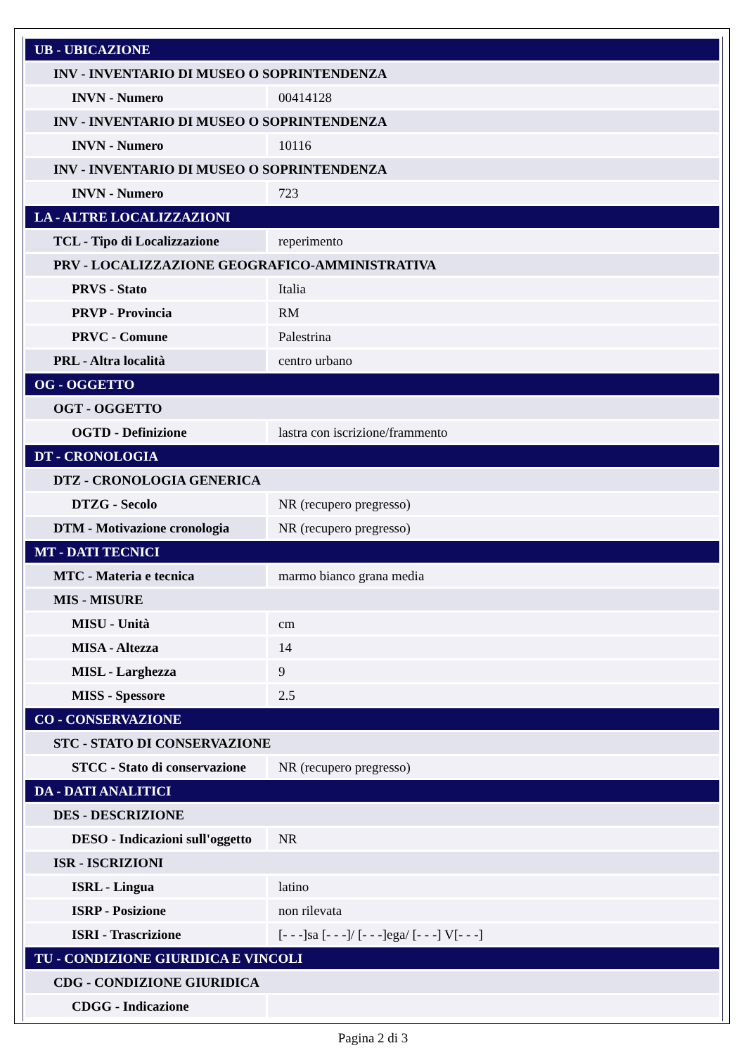| UB - UBICAZIONE | |
| INV - INVENTARIO DI MUSEO O SOPRINTENDENZA | |
| INVN - Numero | 00414128 |
| INV - INVENTARIO DI MUSEO O SOPRINTENDENZA | |
| INVN - Numero | 10116 |
| INV - INVENTARIO DI MUSEO O SOPRINTENDENZA | |
| INVN - Numero | 723 |
| LA - ALTRE LOCALIZZAZIONI | |
| TCL - Tipo di Localizzazione | reperimento |
| PRV - LOCALIZZAZIONE GEOGRAFICO-AMMINISTRATIVA | |
| PRVS - Stato | Italia |
| PRVP - Provincia | RM |
| PRVC - Comune | Palestrina |
| PRL - Altra località | centro urbano |
| OG - OGGETTO | |
| OGT - OGGETTO | |
| OGTD - Definizione | lastra con iscrizione/frammento |
| DT - CRONOLOGIA | |
| DTZ - CRONOLOGIA GENERICA | |
| DTZG - Secolo | NR (recupero pregresso) |
| DTM - Motivazione cronologia | NR (recupero pregresso) |
| MT - DATI TECNICI | |
| MTC - Materia e tecnica | marmo bianco grana media |
| MIS - MISURE | |
| MISU - Unità | cm |
| MISA - Altezza | 14 |
| MISL - Larghezza | 9 |
| MISS - Spessore | 2.5 |
| CO - CONSERVAZIONE | |
| STC - STATO DI CONSERVAZIONE | |
| STCC - Stato di conservazione | NR (recupero pregresso) |
| DA - DATI ANALITICI | |
| DES - DESCRIZIONE | |
| DESO - Indicazioni sull'oggetto | NR |
| ISR - ISCRIZIONI | |
| ISRL - Lingua | latino |
| ISRP - Posizione | non rilevata |
| ISRI - Trascrizione | [- - -]sa [- - -]/ [- - -]ega/ [- - -] V[- - -] |
| TU - CONDIZIONE GIURIDICA E VINCOLI | |
| CDG - CONDIZIONE GIURIDICA | |
| CDGG - Indicazione | |
Pagina 2 di 3